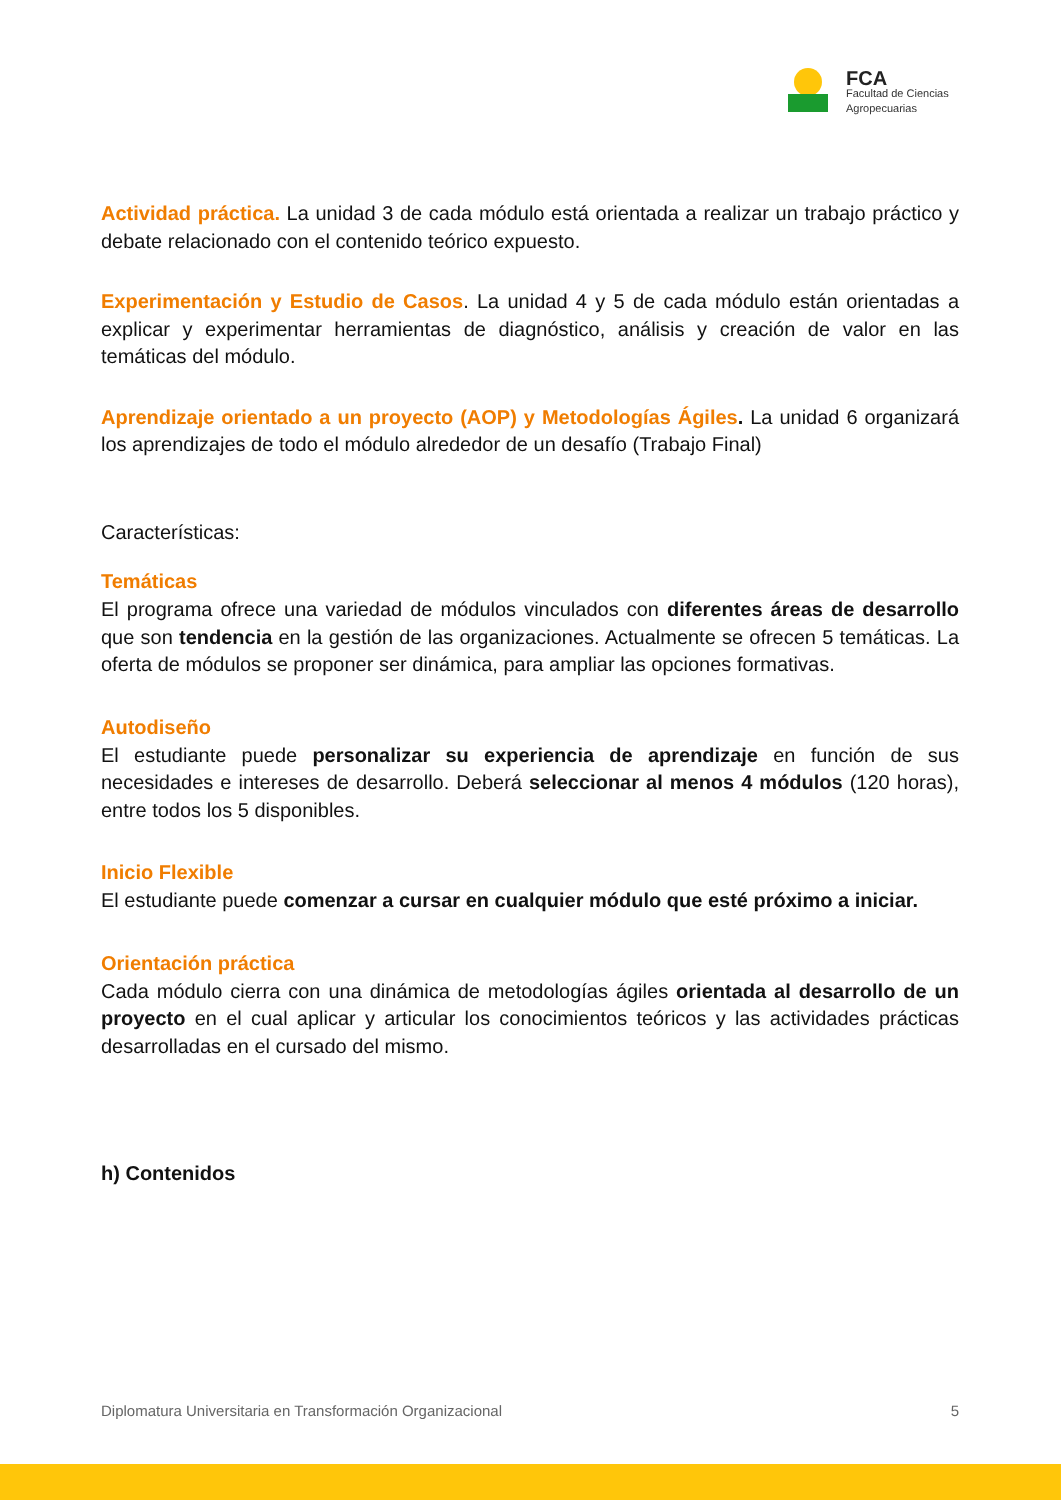FCA
Facultad de Ciencias
Agropecuarias
Actividad práctica. La unidad 3 de cada módulo está orientada a realizar un trabajo práctico y debate relacionado con el contenido teórico expuesto.
Experimentación y Estudio de Casos. La unidad 4 y 5 de cada módulo están orientadas a explicar y experimentar herramientas de diagnóstico, análisis y creación de valor en las temáticas del módulo.
Aprendizaje orientado a un proyecto (AOP) y Metodologías Ágiles. La unidad 6 organizará los aprendizajes de todo el módulo alrededor de un desafío (Trabajo Final)
Características:
Temáticas
El programa ofrece una variedad de módulos vinculados con diferentes áreas de desarrollo que son tendencia en la gestión de las organizaciones. Actualmente se ofrecen 5 temáticas. La oferta de módulos se proponer ser dinámica, para ampliar las opciones formativas.
Autodiseño
El estudiante puede personalizar su experiencia de aprendizaje en función de sus necesidades e intereses de desarrollo. Deberá seleccionar al menos 4 módulos (120 horas), entre todos los 5 disponibles.
Inicio Flexible
El estudiante puede comenzar a cursar en cualquier módulo que esté próximo a iniciar.
Orientación práctica
Cada módulo cierra con una dinámica de metodologías ágiles orientada al desarrollo de un proyecto en el cual aplicar y articular los conocimientos teóricos y las actividades prácticas desarrolladas en el cursado del mismo.
h) Contenidos
Diplomatura Universitaria en Transformación Organizacional 5